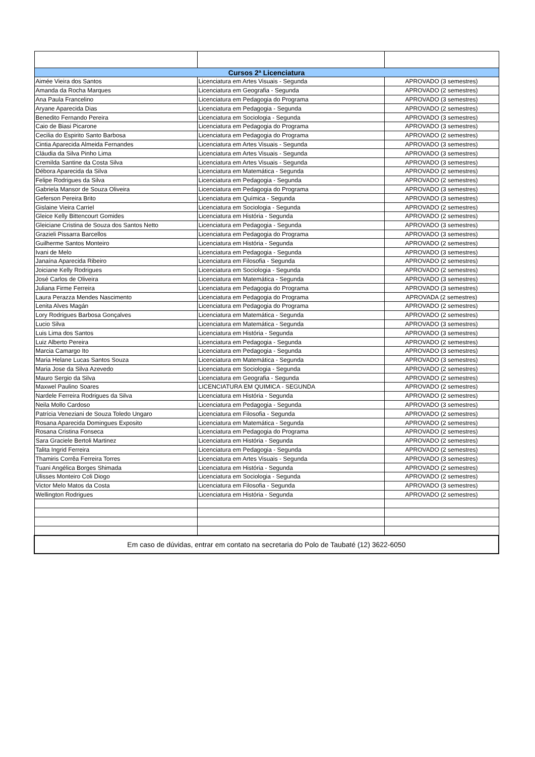| Cursos 2ª Licenciatura | | |
| --- | --- | --- |
| Aimée Vieira dos Santos | Licenciatura em Artes Visuais - Segunda | APROVADO (3 semestres) |
| Amanda da Rocha Marques | Licenciatura em Geografia - Segunda | APROVADO (2 semestres) |
| Ana Paula Francelino | Licenciatura em Pedagogia do Programa | APROVADO (3 semestres) |
| Aryane Aparecida Dias | Licenciatura em Pedagogia - Segunda | APROVADO (2 semestres) |
| Benedito Fernando Pereira | Licenciatura em Sociologia - Segunda | APROVADO (3 semestres) |
| Caio de Biasi Picarone | Licenciatura em Pedagogia do Programa | APROVADO (3 semestres) |
| Cecilia do Espirito Santo Barbosa | Licenciatura em Pedagogia do Programa | APROVADO (2 semestres) |
| Cintia Aparecida Almeida Fernandes | Licenciatura em Artes Visuais - Segunda | APROVADO (3 semestres) |
| Cláudia da Silva Pinho Lima | Licenciatura em Artes Visuais - Segunda | APROVADO (3 semestres) |
| Cremilda Santine da Costa Silva | Licenciatura em Artes Visuais - Segunda | APROVADO (3 semestres) |
| Débora Aparecida da Silva | Licenciatura em Matemática - Segunda | APROVADO (2 semestres) |
| Felipe Rodrigues da Silva | Licenciatura em Pedagogia - Segunda | APROVADO (2 semestres) |
| Gabriela Mansor de Souza Oliveira | Licenciatura em Pedagogia do Programa | APROVADO (3 semestres) |
| Geferson Pereira Brito | Licenciatura em Química - Segunda | APROVADO (3 semestres) |
| Gislaine Vieira Carriel | Licenciatura em Sociologia - Segunda | APROVADO (2 semestres) |
| Gleice Kelly Bittencourt Gomides | Licenciatura em História - Segunda | APROVADO (2 semestres) |
| Gleiciane Cristina de Souza dos Santos Netto | Licenciatura em Pedagogia - Segunda | APROVADO (3 semestres) |
| Grazieli Pissarra Barcellos | Licenciatura em Pedagogia do Programa | APROVADO (3 semestres) |
| Guilherme Santos Monteiro | Licenciatura em História - Segunda | APROVADO (2 semestres) |
| Ivani de Melo | Licenciatura em Pedagogia - Segunda | APROVADO (3 semestres) |
| Janaína Aparecida Ribeiro | Licenciatura em Filosofia - Segunda | APROVADO (2 semestres) |
| Joiciane Kelly Rodrigues | Licenciatura em Sociologia - Segunda | APROVADO (2 semestres) |
| José Carlos de Oliveira | Licenciatura em Matemática - Segunda | APROVADO (3 semestres) |
| Juliana Firme Ferreira | Licenciatura em Pedagogia do Programa | APROVADO (3 semestres) |
| Laura Perazza Mendes Nascimento | Licenciatura em Pedagogia do Programa | APROVADA (2 semestres) |
| Lenita Alves Magán | Licenciatura em Pedagogia do Programa | APROVADO (2 semestres) |
| Lory Rodrigues Barbosa Gonçalves | Licenciatura em Matemática - Segunda | APROVADO (2 semestres) |
| Lucio Silva | Licenciatura em Matemática - Segunda | APROVADO (3 semestres) |
| Luis Lima dos Santos | Licenciatura em História - Segunda | APROVADO (3 semestres) |
| Luiz Alberto Pereira | Licenciatura em Pedagogia - Segunda | APROVADO (2 semestres) |
| Marcia Camargo Ito | Licenciatura em Pedagogia - Segunda | APROVADO (3 semestres) |
| Maria Helane Lucas Santos Souza | Licenciatura em Matemática - Segunda | APROVADO (3 semestres) |
| Maria Jose da Silva Azevedo | Licenciatura em Sociologia - Segunda | APROVADO (2 semestres) |
| Mauro Sergio da Silva | Licenciatura em Geografia - Segunda | APROVADO (2 semestres) |
| Maxwel Paulino Soares | LICENCIATURA EM QUIMICA - SEGUNDA | APROVADO (2 semestres) |
| Nardele Ferreira Rodrigues da Silva | Licenciatura em História - Segunda | APROVADO (2 semestres) |
| Neila Mollo Cardoso | Licenciatura em Pedagogia - Segunda | APROVADO (3 semestres) |
| Patrícia Veneziani de Souza Toledo Ungaro | Licenciatura em Filosofia - Segunda | APROVADO (2 semestres) |
| Rosana Aparecida Domingues Exposito | Licenciatura em Matemática - Segunda | APROVADO (2 semestres) |
| Rosana Cristina Fonseca | Licenciatura em Pedagogia do Programa | APROVADO (2 semestres) |
| Sara Graciele Bertoli Martinez | Licenciatura em História - Segunda | APROVADO (2 semestres) |
| Talita Ingrid Ferreira | Licenciatura em Pedagogia - Segunda | APROVADO (2 semestres) |
| Thamiris Corrêa Ferreira Torres | Licenciatura em Artes Visuais - Segunda | APROVADO (3 semestres) |
| Tuani Angélica Borges Shimada | Licenciatura em História - Segunda | APROVADO (2 semestres) |
| Ulisses Monteiro Coli Diogo | Licenciatura em Sociologia - Segunda | APROVADO (2 semestres) |
| Victor Melo Matos da Costa | Licenciatura em Filosofia - Segunda | APROVADO (3 semestres) |
| Wellington Rodrigues | Licenciatura em História - Segunda | APROVADO (2 semestres) |
| Em caso de dúvidas, entrar em contato na secretaria do Polo de Taubaté (12) 3622-6050 | | |